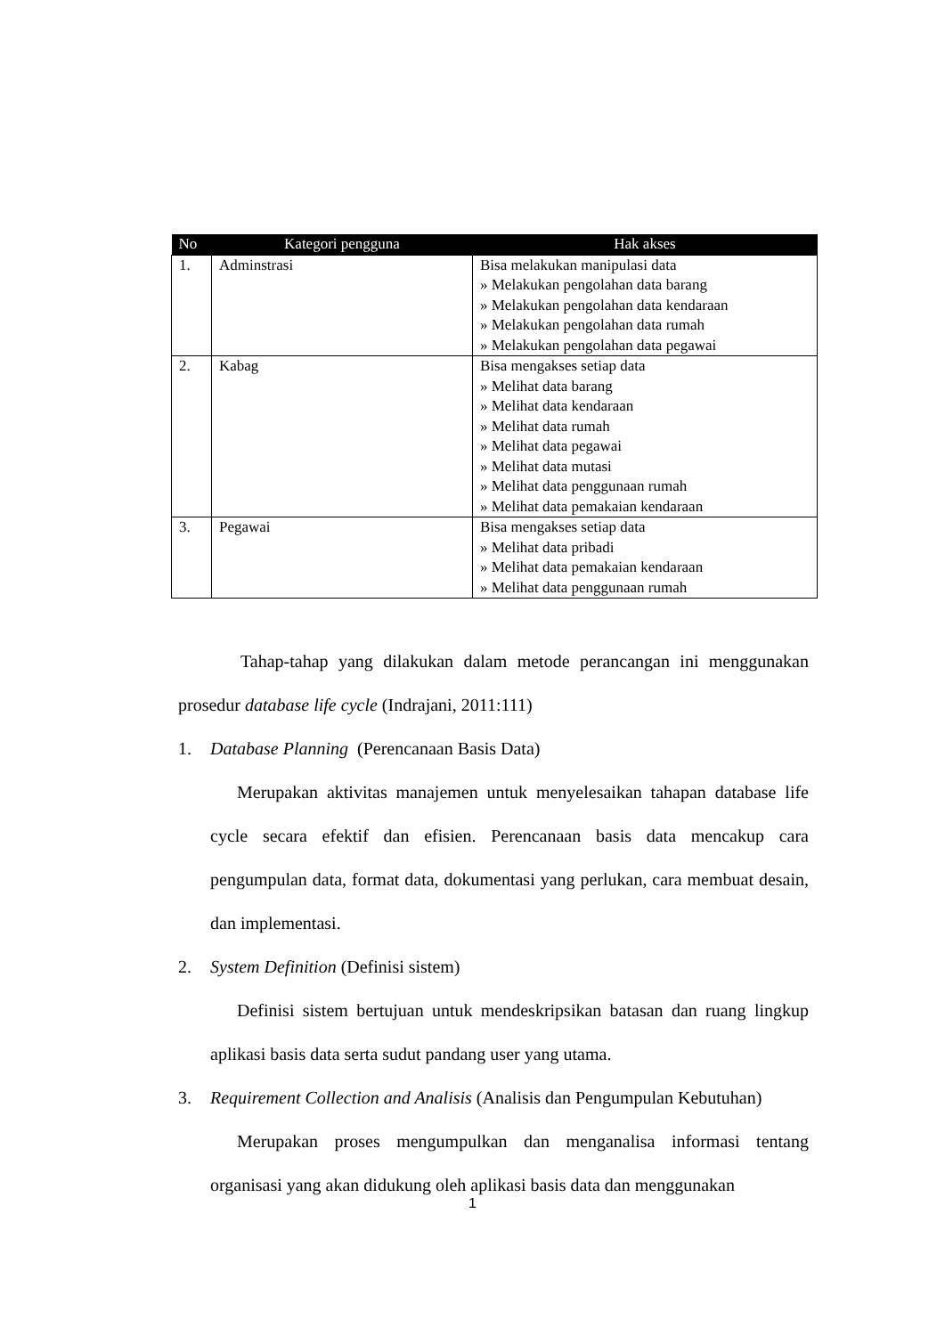| No | Kategori pengguna | Hak akses |
| --- | --- | --- |
| 1. | Adminstrasi | Bisa melakukan manipulasi data » Melakukan pengolahan data barang » Melakukan pengolahan data kendaraan » Melakukan pengolahan data rumah » Melakukan pengolahan data pegawai |
| 2. | Kabag | Bisa mengakses setiap data » Melihat data barang » Melihat data kendaraan » Melihat data rumah » Melihat data pegawai » Melihat data mutasi » Melihat data penggunaan rumah » Melihat data pemakaian kendaraan |
| 3. | Pegawai | Bisa mengakses setiap data » Melihat data pribadi » Melihat data pemakaian kendaraan » Melihat data penggunaan rumah |
Tahap-tahap yang dilakukan dalam metode perancangan ini menggunakan prosedur database life cycle (Indrajani, 2011:111)
1. Database Planning (Perencanaan Basis Data)
Merupakan aktivitas manajemen untuk menyelesaikan tahapan database life cycle secara efektif dan efisien. Perencanaan basis data mencakup cara pengumpulan data, format data, dokumentasi yang perlukan, cara membuat desain, dan implementasi.
2. System Definition (Definisi sistem)
Definisi sistem bertujuan untuk mendeskripsikan batasan dan ruang lingkup aplikasi basis data serta sudut pandang user yang utama.
3. Requirement Collection and Analisis (Analisis dan Pengumpulan Kebutuhan)
Merupakan proses mengumpulkan dan menganalisa informasi tentang organisasi yang akan didukung oleh aplikasi basis data dan menggunakan
1